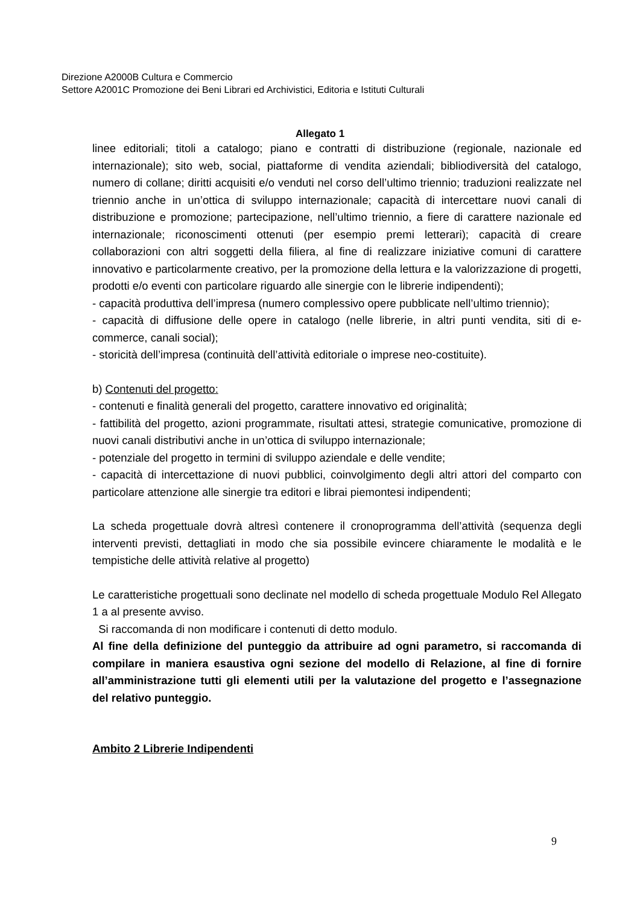Direzione A2000B Cultura e Commercio
Settore A2001C Promozione dei Beni Librari ed Archivistici, Editoria e Istituti Culturali
Allegato 1
linee editoriali; titoli a catalogo; piano e contratti di distribuzione (regionale, nazionale ed internazionale); sito web, social, piattaforme di vendita aziendali; bibliodiversità del catalogo, numero di collane; diritti acquisiti e/o venduti nel corso dell’ultimo triennio; traduzioni realizzate nel triennio anche in un’ottica di sviluppo internazionale; capacità di intercettare nuovi canali di distribuzione e promozione; partecipazione, nell’ultimo triennio, a fiere di carattere nazionale ed internazionale; riconoscimenti ottenuti (per esempio premi letterari); capacità di creare collaborazioni con altri soggetti della filiera, al fine di realizzare iniziative comuni di carattere innovativo e particolarmente creativo, per la promozione della lettura e la valorizzazione di progetti, prodotti e/o eventi con particolare riguardo alle sinergie con le librerie indipendenti);
- capacità produttiva dell’impresa (numero complessivo opere pubblicate nell’ultimo triennio);
- capacità di diffusione delle opere in catalogo (nelle librerie, in altri punti vendita, siti di e-commerce, canali social);
- storicità dell’impresa (continuità dell’attività editoriale o imprese neo-costituite).
b) Contenuti del progetto:
- contenuti e finalità generali del progetto, carattere innovativo ed originalità;
- fattibilità del progetto, azioni programmate, risultati attesi, strategie comunicative, promozione di nuovi canali distributivi anche in un’ottica di sviluppo internazionale;
- potenziale del progetto in termini di sviluppo aziendale e delle vendite;
- capacità di intercettazione di nuovi pubblici, coinvolgimento degli altri attori del comparto con particolare attenzione alle sinergie tra editori e librai piemontesi indipendenti;
La scheda progettuale dovrà altresì contenere il cronoprogramma dell’attività (sequenza degli interventi previsti, dettagliati in modo che sia possibile evincere chiaramente le modalità e le tempistiche delle attività relative al progetto)
Le caratteristiche progettuali sono declinate nel modello di scheda progettuale Modulo Rel Allegato 1 a al presente avviso.
Si raccomanda di non modificare i contenuti di detto modulo.
Al fine della definizione del punteggio da attribuire ad ogni parametro, si raccomanda di compilare in maniera esaustiva ogni sezione del modello di Relazione, al fine di fornire all’amministrazione tutti gli elementi utili per la valutazione del progetto e l’assegnazione del relativo punteggio.
Ambito 2 Librerie Indipendenti
9